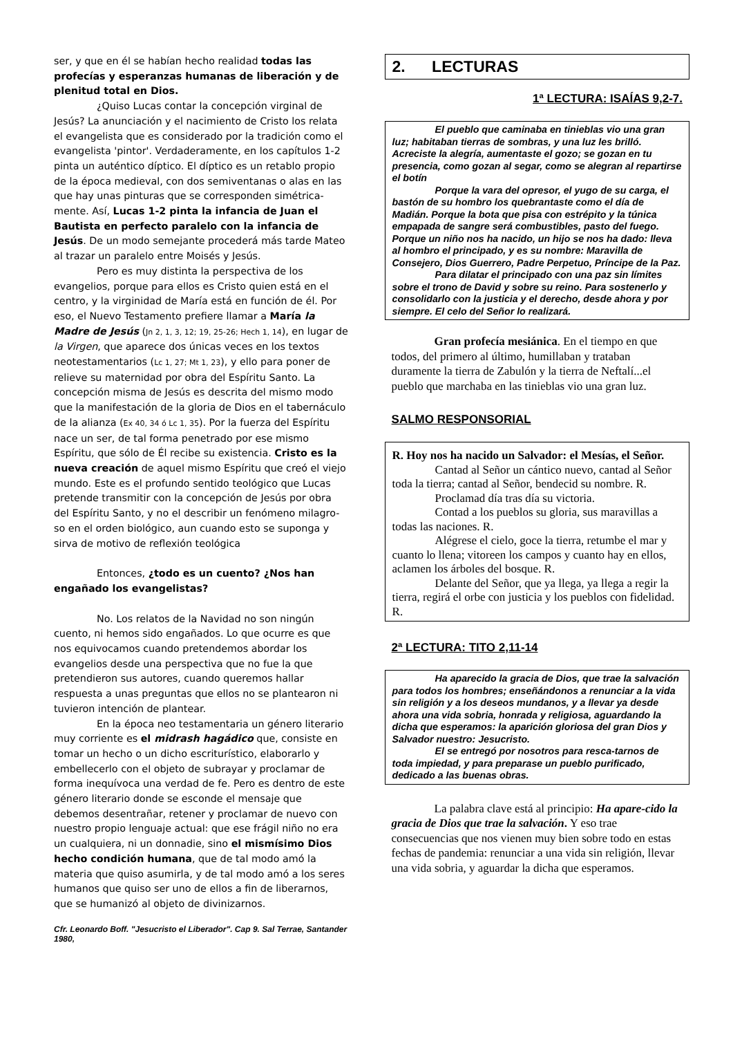ser, y que en él se habían hecho realidad todas las profecías y esperanzas humanas de liberación y de plenitud total en Dios.
¿Quiso Lucas contar la concepción virginal de Jesús? La anunciación y el nacimiento de Cristo los relata el evangelista que es considerado por la tradición como el evangelista 'pintor'. Verdaderamente, en los capítulos 1-2 pinta un auténtico díptico. El díptico es un retablo propio de la época medieval, con dos semiventanas o alas en las que hay unas pinturas que se corresponden simétrica-mente. Así, Lucas 1-2 pinta la infancia de Juan el Bautista en perfecto paralelo con la infancia de Jesús. De un modo semejante procederá más tarde Mateo al trazar un paralelo entre Moisés y Jesús.
Pero es muy distinta la perspectiva de los evangelios, porque para ellos es Cristo quien está en el centro, y la virginidad de María está en función de él. Por eso, el Nuevo Testamento prefiere llamar a María la Madre de Jesús (Jn 2, 1, 3, 12; 19, 25-26; Hech 1, 14), en lugar de la Virgen, que aparece dos únicas veces en los textos neotestamentarios (Lc 1, 27; Mt 1, 23), y ello para poner de relieve su maternidad por obra del Espíritu Santo. La concepción misma de Jesús es descrita del mismo modo que la manifestación de la gloria de Dios en el tabernáculo de la alianza (Ex 40, 34 ó Lc 1, 35). Por la fuerza del Espíritu nace un ser, de tal forma penetrado por ese mismo Espíritu, que sólo de Él recibe su existencia. Cristo es la nueva creación de aquel mismo Espíritu que creó el viejo mundo. Este es el profundo sentido teológico que Lucas pretende transmitir con la concepción de Jesús por obra del Espíritu Santo, y no el describir un fenómeno milagro-so en el orden biológico, aun cuando esto se suponga y sirva de motivo de reflexión teológica
Entonces, ¿todo es un cuento? ¿Nos han engañado los evangelistas?
No. Los relatos de la Navidad no son ningún cuento, ni hemos sido engañados. Lo que ocurre es que nos equivocamos cuando pretendemos abordar los evangelios desde una perspectiva que no fue la que pretendieron sus autores, cuando queremos hallar respuesta a unas preguntas que ellos no se plantearon ni tuvieron intención de plantear.
En la época neo testamentaria un género literario muy corriente es el midrash hagádico que, consiste en tomar un hecho o un dicho escriturístico, elaborarlo y embellecerlo con el objeto de subrayar y proclamar de forma inequívoca una verdad de fe. Pero es dentro de este género literario donde se esconde el mensaje que debemos desentrañar, retener y proclamar de nuevo con nuestro propio lenguaje actual: que ese frágil niño no era un cualquiera, ni un donnadie, sino el mismísimo Dios hecho condición humana, que de tal modo amó la materia que quiso asumirla, y de tal modo amó a los seres humanos que quiso ser uno de ellos a fin de liberarnos, que se humanizó al objeto de divinizarnos.
Cfr. Leonardo Boff. "Jesucristo el Liberador". Cap 9. Sal Terrae, Santander 1980,
2. LECTURAS
1ª LECTURA: ISAÍAS 9,2-7.
El pueblo que caminaba en tinieblas vio una gran luz; habitaban tierras de sombras, y una luz les brilló. Acreciste la alegría, aumentaste el gozo; se gozan en tu presencia, como gozan al segar, como se alegran al repartirse el botín
Porque la vara del opresor, el yugo de su carga, el bastón de su hombro los quebrantaste como el día de Madián. Porque la bota que pisa con estrépito y la túnica empapada de sangre será combustibles, pasto del fuego. Porque un niño nos ha nacido, un hijo se nos ha dado: lleva al hombro el principado, y es su nombre: Maravilla de Consejero, Dios Guerrero, Padre Perpetuo, Príncipe de la Paz.
Para dilatar el principado con una paz sin límites sobre el trono de David y sobre su reino. Para sostenerlo y consolidarlo con la justicia y el derecho, desde ahora y por siempre. El celo del Señor lo realizará.
Gran profecía mesiánica. En el tiempo en que todos, del primero al último, humillaban y trataban duramente la tierra de Zabulón y la tierra de Neftalí...el pueblo que marchaba en las tinieblas vio una gran luz.
SALMO RESPONSORIAL
R. Hoy nos ha nacido un Salvador: el Mesías, el Señor.
Cantad al Señor un cántico nuevo, cantad al Señor toda la tierra; cantad al Señor, bendecid su nombre. R.
Proclamad día tras día su victoria.
Contad a los pueblos su gloria, sus maravillas a todas las naciones. R.
Alégrese el cielo, goce la tierra, retumbe el mar y cuanto lo llena; vitoreen los campos y cuanto hay en ellos, aclamen los árboles del bosque. R.
Delante del Señor, que ya llega, ya llega a regir la tierra, regirá el orbe con justicia y los pueblos con fidelidad. R.
2ª LECTURA: TITO 2,11-14
Ha aparecido la gracia de Dios, que trae la salvación para todos los hombres; enseñándonos a renunciar a la vida sin religión y a los deseos mundanos, y a llevar ya desde ahora una vida sobria, honrada y religiosa, aguardando la dicha que esperamos: la aparición gloriosa del gran Dios y Salvador nuestro: Jesucristo.
El se entregó por nosotros para resca-tarnos de toda impiedad, y para preparase un pueblo purificado, dedicado a las buenas obras.
La palabra clave está al principio: Ha apare-cido la gracia de Dios que trae la salvación. Y eso trae consecuencias que nos vienen muy bien sobre todo en estas fechas de pandemia: renunciar a una vida sin religión, llevar una vida sobria, y aguardar la dicha que esperamos.